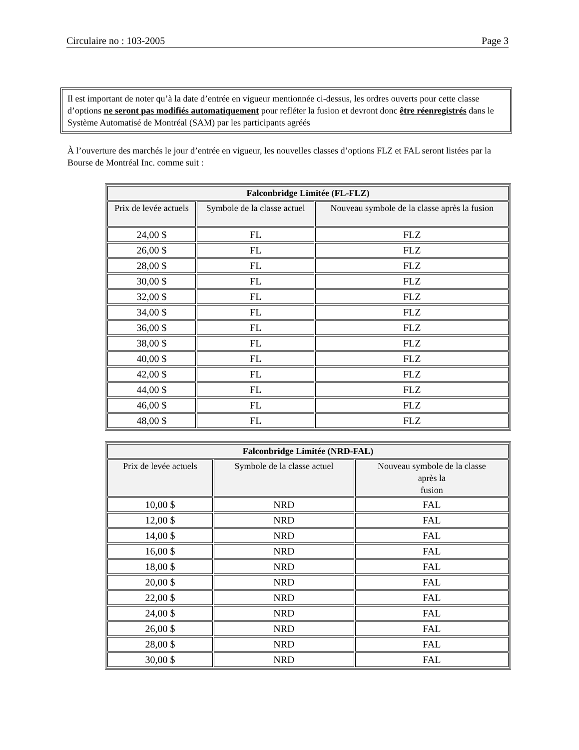Circulaire no : 103-2005 Page 3
Il est important de noter qu’à la date d’entrée en vigueur mentionnée ci-dessus, les ordres ouverts pour cette classe d’options ne seront pas modifiés automatiquement pour refléter la fusion et devront donc être réenregistrés dans le Système Automatisé de Montréal (SAM) par les participants agréés
À l’ouverture des marchés le jour d’entrée en vigueur, les nouvelles classes d’options FLZ et FAL seront listées par la Bourse de Montréal Inc. comme suit :
| Falconbridge Limitée (FL-FLZ) | | |
| --- | --- | --- |
| Prix de levée actuels | Symbole de la classe actuel | Nouveau symbole de la classe après la fusion |
| 24,00 $ | FL | FLZ |
| 26,00 $ | FL | FLZ |
| 28,00 $ | FL | FLZ |
| 30,00 $ | FL | FLZ |
| 32,00 $ | FL | FLZ |
| 34,00 $ | FL | FLZ |
| 36,00 $ | FL | FLZ |
| 38,00 $ | FL | FLZ |
| 40,00 $ | FL | FLZ |
| 42,00 $ | FL | FLZ |
| 44,00 $ | FL | FLZ |
| 46,00 $ | FL | FLZ |
| 48,00 $ | FL | FLZ |
| Falconbridge Limitée (NRD-FAL) | | |
| --- | --- | --- |
| Prix de levée actuels | Symbole de la classe actuel | Nouveau symbole de la classe après la fusion |
| 10,00 $ | NRD | FAL |
| 12,00 $ | NRD | FAL |
| 14,00 $ | NRD | FAL |
| 16,00 $ | NRD | FAL |
| 18,00 $ | NRD | FAL |
| 20,00 $ | NRD | FAL |
| 22,00 $ | NRD | FAL |
| 24,00 $ | NRD | FAL |
| 26,00 $ | NRD | FAL |
| 28,00 $ | NRD | FAL |
| 30,00 $ | NRD | FAL |